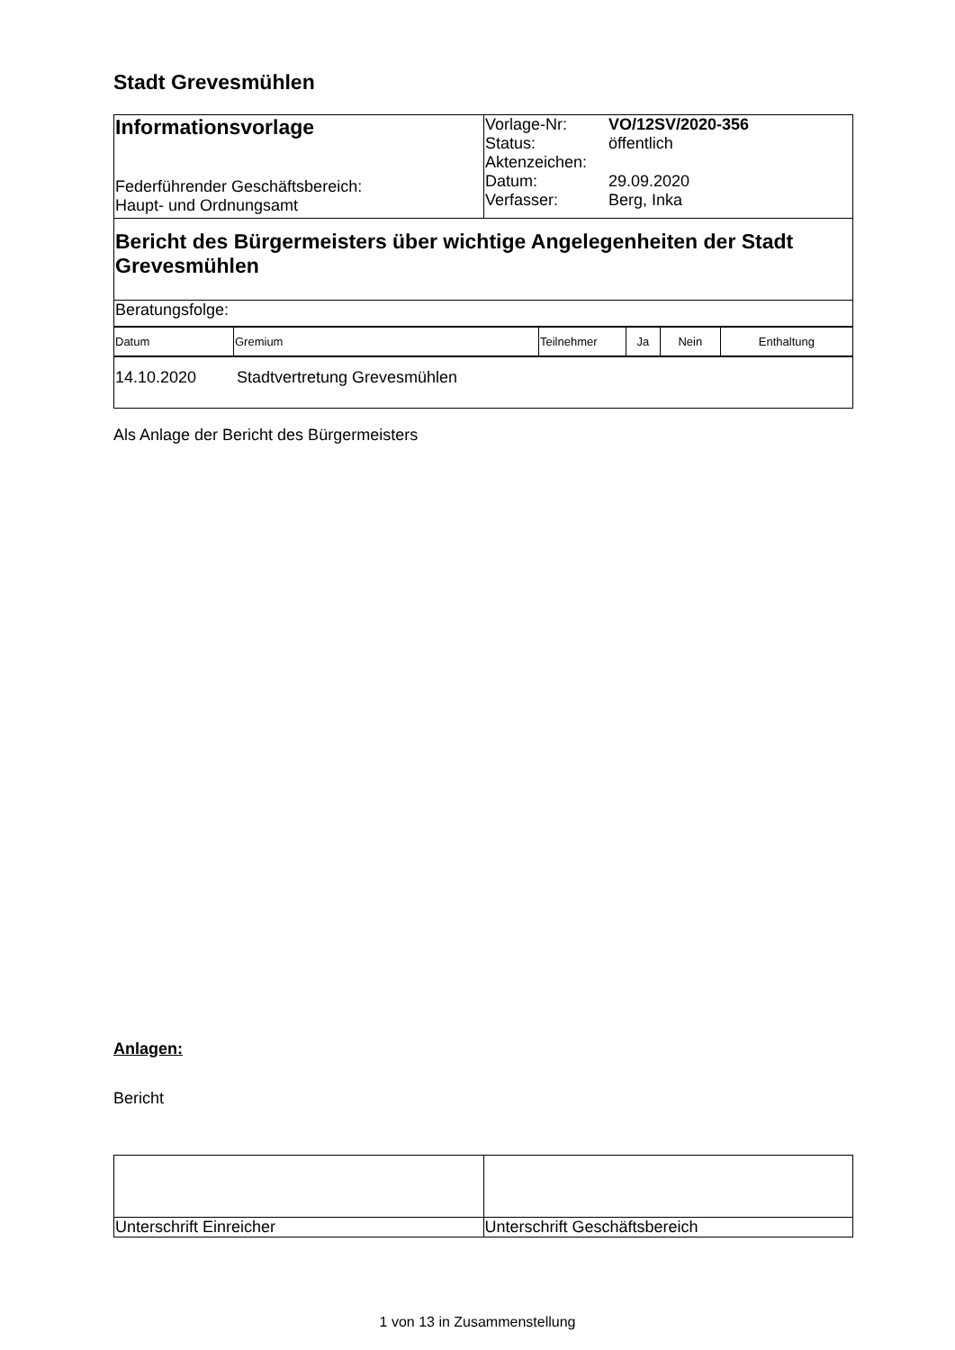Stadt Grevesmühlen
| Informationsvorlage Federführender Geschäftsbereich: Haupt- und Ordnungsamt | / Vorlage-Nr: / VO/12SV/2020-356 / / Status: / öffentlich / / Aktenzeichen: / / / Datum: / 29.09.2020 / / Verfasser: / Berg, Inka / |
| Bericht des Bürgermeisters über wichtige Angelegenheiten der Stadt Grevesmühlen | |
| Beratungsfolge: | |
| Datum | Gremium | Teilnehmer | Ja | Nein | Enthaltung |
| 14.10.2020 Stadtvertretung Grevesmühlen |
Als Anlage der Bericht des Bürgermeisters
Anlagen:
Bericht
| Unterschrift Einreicher | Unterschrift Geschäftsbereich |
1 von 13 in Zusammenstellung